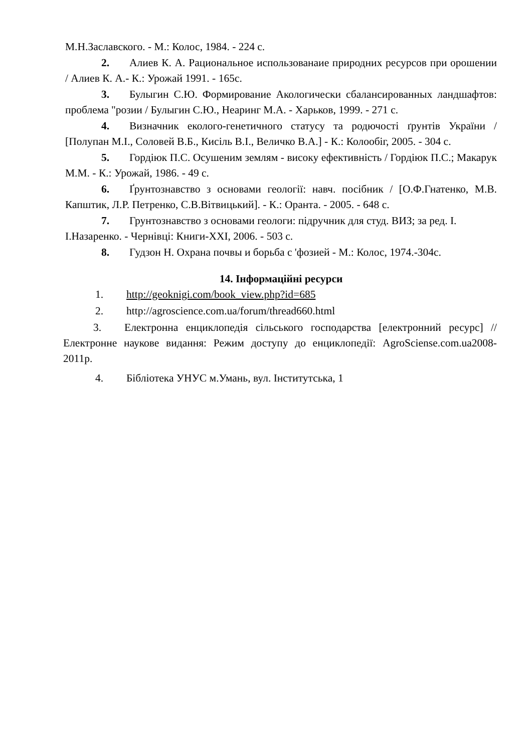М.Н.Заславского. - М.: Колос, 1984. - 224 с.
2. Алиев К. А. Рациональное использованаие природних ресурсов при орошении / Алиев К. А.- К.: Урожай 1991. - 165с.
3. Булыгин С.Ю. Формирование Акологически сбалансированных ландшафтов: проблема "розии / Булыгин С.Ю., Неаринг М.А. - Харьков, 1999. - 271 с.
4. Визначник еколого-генетичного статусу та родючості ґрунтів України / [Полупан М.І., Соловей В.Б., Кисіль В.І., Величко В.А.] - К.: Колообіг, 2005. - 304 с.
5. Гордіюк П.С. Осушеним землям - високу ефективність / Гордіюк П.С.; Макарук М.М. - К.: Урожай, 1986. - 49 с.
6. Ґрунтознавство з основами геології: навч. посібник / [О.Ф.Гнатенко, М.В. Капштик, Л.Р. Петренко, С.В.Вітвицький]. - К.: Оранта. - 2005. - 648 с.
7. Грунтознавство з основами геологи: підручник для студ. ВИЗ; за ред. І.
І.Назаренко. - Чернівці: Книги-ХХІ, 2006. - 503 с.
8. Гудзон Н. Охрана почвы и борьба с 'фозией - М.: Колос, 1974.-304с.
14. Інформаційні ресурси
1. http://geoknigi.com/book_view.php?id=685
2. http://agroscience.com.ua/forum/thread660.html
3. Електронна енциклопедія сільського господарства [електронний ресурс] // Електронне наукове видання: Режим доступу до енциклопедії: AgroSciense.com.ua2008-2011р.
4. Бібліотека УНУС м.Умань, вул. Інститутська, 1